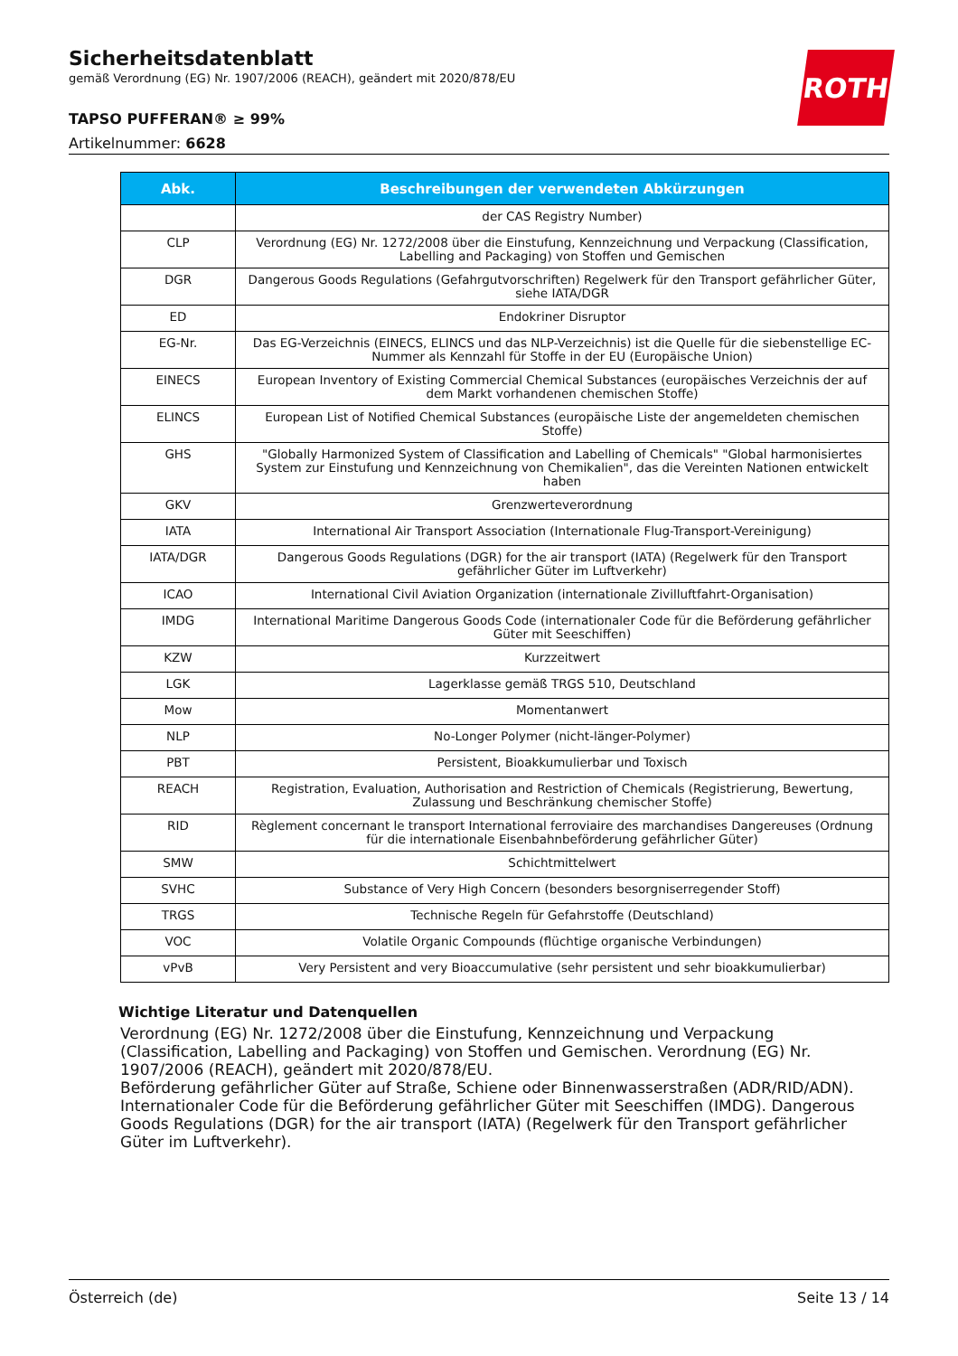Sicherheitsdatenblatt
gemäß Verordnung (EG) Nr. 1907/2006 (REACH), geändert mit 2020/878/EU
TAPSO PUFFERAN® ≥ 99%
Artikelnummer: 6628
ROTH
| Abk. | Beschreibungen der verwendeten Abkürzungen |
| --- | --- |
| | der CAS Registry Number) |
| CLP | Verordnung (EG) Nr. 1272/2008 über die Einstufung, Kennzeichnung und Verpackung (Classification, Labelling and Packaging) von Stoffen und Gemischen |
| DGR | Dangerous Goods Regulations (Gefahrgutvorschriften) Regelwerk für den Transport gefährlicher Güter, siehe IATA/DGR |
| ED | Endokriner Disruptor |
| EG-Nr. | Das EG-Verzeichnis (EINECS, ELINCS und das NLP-Verzeichnis) ist die Quelle für die siebenstellige EC-Nummer als Kennzahl für Stoffe in der EU (Europäische Union) |
| EINECS | European Inventory of Existing Commercial Chemical Substances (europäisches Verzeichnis der auf dem Markt vorhandenen chemischen Stoffe) |
| ELINCS | European List of Notified Chemical Substances (europäische Liste der angemeldeten chemischen Stoffe) |
| GHS | "Globally Harmonized System of Classification and Labelling of Chemicals" "Global harmonisiertes System zur Einstufung und Kennzeichnung von Chemikalien", das die Vereinten Nationen entwickelt haben |
| GKV | Grenzwerteverordnung |
| IATA | International Air Transport Association (Internationale Flug-Transport-Vereinigung) |
| IATA/DGR | Dangerous Goods Regulations (DGR) for the air transport (IATA) (Regelwerk für den Transport gefährlicher Güter im Luftverkehr) |
| ICAO | International Civil Aviation Organization (internationale Zivilluftfahrt-Organisation) |
| IMDG | International Maritime Dangerous Goods Code (internationaler Code für die Beförderung gefährlicher Güter mit Seeschiffen) |
| KZW | Kurzzeitwert |
| LGK | Lagerklasse gemäß TRGS 510, Deutschland |
| Mow | Momentanwert |
| NLP | No-Longer Polymer (nicht-länger-Polymer) |
| PBT | Persistent, Bioakkumulierbar und Toxisch |
| REACH | Registration, Evaluation, Authorisation and Restriction of Chemicals (Registrierung, Bewertung, Zulassung und Beschränkung chemischer Stoffe) |
| RID | Règlement concernant le transport International ferroviaire des marchandises Dangereuses (Ordnung für die internationale Eisenbahnbeförderung gefährlicher Güter) |
| SMW | Schichtmittelwert |
| SVHC | Substance of Very High Concern (besonders besorgniserregender Stoff) |
| TRGS | Technische Regeln für Gefahrstoffe (Deutschland) |
| VOC | Volatile Organic Compounds (flüchtige organische Verbindungen) |
| vPvB | Very Persistent and very Bioaccumulative (sehr persistent und sehr bioakkumulierbar) |
Wichtige Literatur und Datenquellen
Verordnung (EG) Nr. 1272/2008 über die Einstufung, Kennzeichnung und Verpackung (Classification, Labelling and Packaging) von Stoffen und Gemischen. Verordnung (EG) Nr. 1907/2006 (REACH), geändert mit 2020/878/EU.
Beförderung gefährlicher Güter auf Straße, Schiene oder Binnenwasserstraßen (ADR/RID/ADN). Internationaler Code für die Beförderung gefährlicher Güter mit Seeschiffen (IMDG). Dangerous Goods Regulations (DGR) for the air transport (IATA) (Regelwerk für den Transport gefährlicher Güter im Luftverkehr).
Österreich (de) Seite 13 / 14